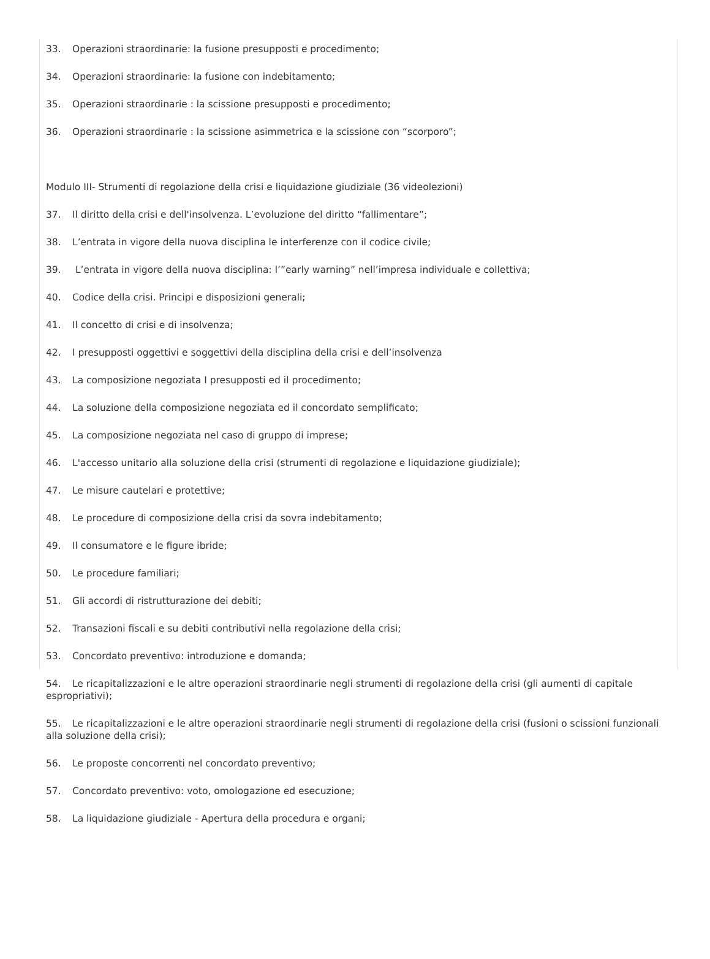33. Operazioni straordinarie: la fusione presupposti e procedimento;
34. Operazioni straordinarie: la fusione con indebitamento;
35. Operazioni straordinarie : la scissione presupposti e procedimento;
36. Operazioni straordinarie : la scissione asimmetrica e la scissione con “scorporo”;
Modulo III- Strumenti di regolazione della crisi e liquidazione giudiziale (36 videolezioni)
37. Il diritto della crisi e dell'insolvenza. L’evoluzione del diritto “fallimentare”;
38. L’entrata in vigore della nuova disciplina le interferenze con il codice civile;
39. L’entrata in vigore della nuova disciplina: l’”early warning” nell’impresa individuale e collettiva;
40. Codice della crisi. Principi e disposizioni generali;
41. Il concetto di crisi e di insolvenza;
42. I presupposti oggettivi e soggettivi della disciplina della crisi e dell’insolvenza
43. La composizione negoziata I presupposti ed il procedimento;
44. La soluzione della composizione negoziata ed il concordato semplificato;
45. La composizione negoziata nel caso di gruppo di imprese;
46. L'accesso unitario alla soluzione della crisi (strumenti di regolazione e liquidazione giudiziale);
47. Le misure cautelari e protettive;
48. Le procedure di composizione della crisi da sovra indebitamento;
49. Il consumatore e le figure ibride;
50. Le procedure familiari;
51. Gli accordi di ristrutturazione dei debiti;
52. Transazioni fiscali e su debiti contributivi nella regolazione della crisi;
53. Concordato preventivo: introduzione e domanda;
54. Le ricapitalizzazioni e le altre operazioni straordinarie negli strumenti di regolazione della crisi (gli aumenti di capitale espropriativi);
55. Le ricapitalizzazioni e le altre operazioni straordinarie negli strumenti di regolazione della crisi (fusioni o scissioni funzionali alla soluzione della crisi);
56. Le proposte concorrenti nel concordato preventivo;
57. Concordato preventivo: voto, omologazione ed esecuzione;
58. La liquidazione giudiziale - Apertura della procedura e organi;